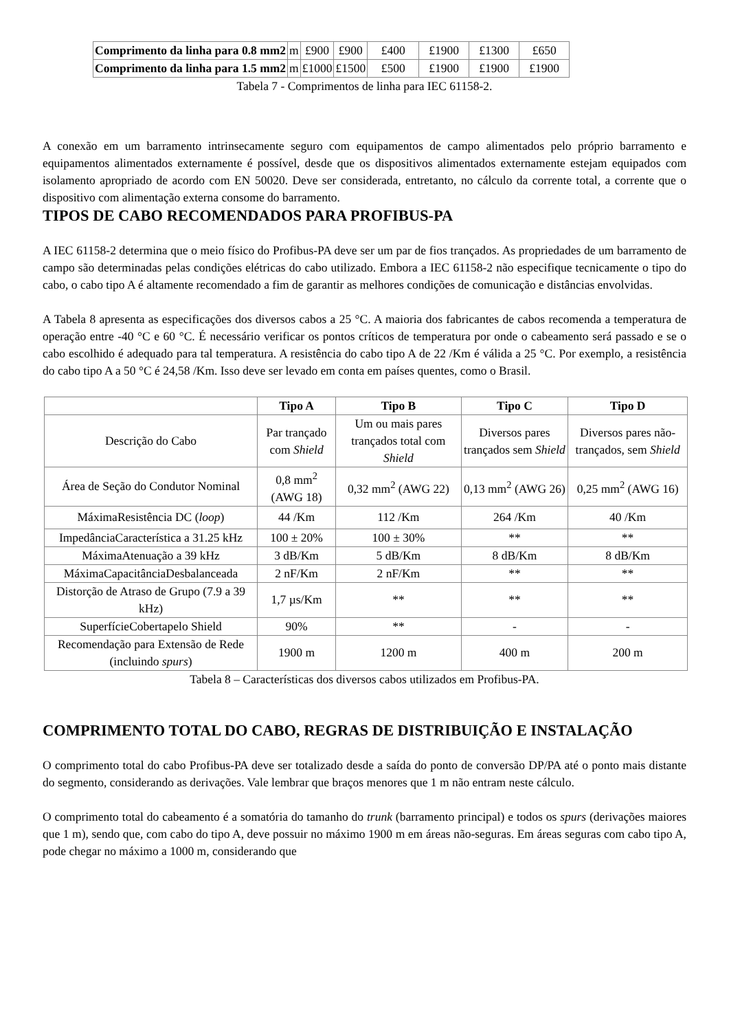| Comprimento da linha para 0.8 mm2 | m | £900 | £900 | £400 | £1900 | £1300 | £650 |
| Comprimento da linha para 1.5 mm2 | m | £1000 | £1500 | £500 | £1900 | £1900 | £1900 |
Tabela 7 - Comprimentos de linha para IEC 61158-2.
A conexão em um barramento intrinsecamente seguro com equipamentos de campo alimentados pelo próprio barramento e equipamentos alimentados externamente é possível, desde que os dispositivos alimentados externamente estejam equipados com isolamento apropriado de acordo com EN 50020. Deve ser considerada, entretanto, no cálculo da corrente total, a corrente que o dispositivo com alimentação externa consome do barramento.
TIPOS DE CABO RECOMENDADOS PARA PROFIBUS-PA
A IEC 61158-2 determina que o meio físico do Profibus-PA deve ser um par de fios trançados. As propriedades de um barramento de campo são determinadas pelas condições elétricas do cabo utilizado. Embora a IEC 61158-2 não especifique tecnicamente o tipo do cabo, o cabo tipo A é altamente recomendado a fim de garantir as melhores condições de comunicação e distâncias envolvidas.
A Tabela 8 apresenta as especificações dos diversos cabos a 25 °C. A maioria dos fabricantes de cabos recomenda a temperatura de operação entre -40 °C e 60 °C. É necessário verificar os pontos críticos de temperatura por onde o cabeamento será passado e se o cabo escolhido é adequado para tal temperatura. A resistência do cabo tipo A de 22 /Km é válida a 25 °C. Por exemplo, a resistência do cabo tipo A a 50 °C é 24,58 /Km. Isso deve ser levado em conta em países quentes, como o Brasil.
| | Tipo A | Tipo B | Tipo C | Tipo D |
| Descrição do Cabo | Par trançado com Shield | Um ou mais pares trançados total com Shield | Diversos pares trançados sem Shield | Diversos pares não-trançados, sem Shield |
| Área de Seção do Condutor Nominal | 0,8 mm<sup>2</sup> (AWG 18) | 0,32 mm<sup>2</sup> (AWG 22) | 0,13 mm<sup>2</sup> (AWG 26) | 0,25 mm<sup>2</sup> (AWG 16) |
| MáximaResistência DC ( loop ) | 44 /Km | 112 /Km | 264 /Km | 40 /Km |
| ImpedânciaCaracterística a 31.25 kHz | 100 ± 20% | 100 ± 30% | ** | ** |
| MáximaAtenuação a 39 kHz | 3 dB/Km | 5 dB/Km | 8 dB/Km | 8 dB/Km |
| MáximaCapacitânciaDesbalanceada | 2 nF/Km | 2 nF/Km | ** | ** |
| Distorção de Atraso de Grupo (7.9 a 39 kHz) | 1,7 µs/Km | ** | ** | ** |
| SuperfícieCobertapelo Shield | 90% | ** | - | - |
| Recomendação para Extensão de Rede (incluindo spurs ) | 1900 m | 1200 m | 400 m | 200 m |
Tabela 8 – Características dos diversos cabos utilizados em Profibus-PA.
COMPRIMENTO TOTAL DO CABO, REGRAS DE DISTRIBUIÇÃO E INSTALAÇÃO
O comprimento total do cabo Profibus-PA deve ser totalizado desde a saída do ponto de conversão DP/PA até o ponto mais distante do segmento, considerando as derivações. Vale lembrar que braços menores que 1 m não entram neste cálculo.
O comprimento total do cabeamento é a somatória do tamanho do trunk (barramento principal) e todos os spurs (derivações maiores que 1 m), sendo que, com cabo do tipo A, deve possuir no máximo 1900 m em áreas não-seguras. Em áreas seguras com cabo tipo A, pode chegar no máximo a 1000 m, considerando que